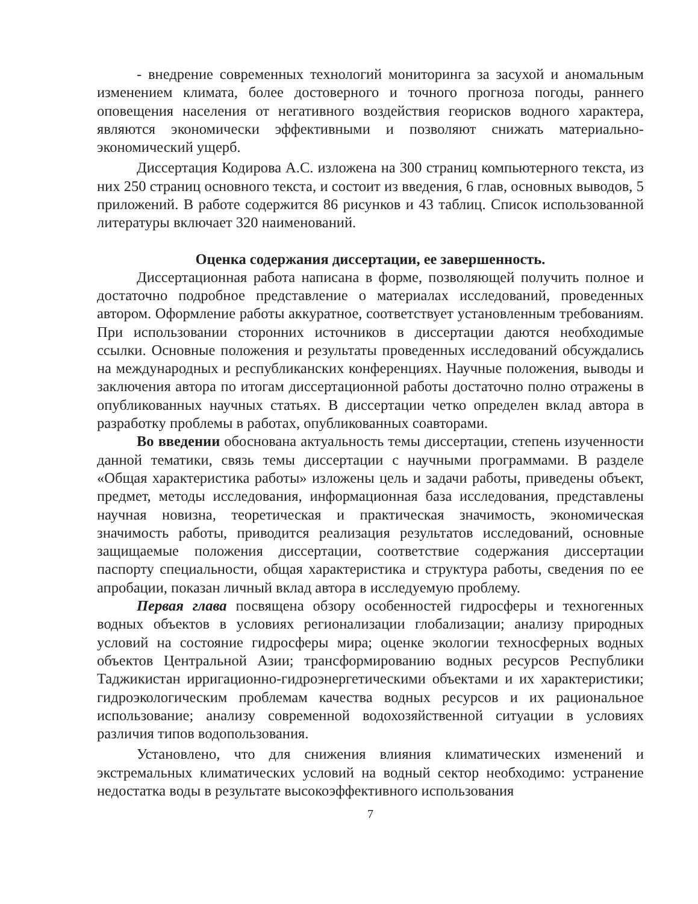- внедрение современных технологий мониторинга за засухой и аномальным изменением климата, более достоверного и точного прогноза погоды, раннего оповещения населения от негативного воздействия георисков водного характера, являются экономически эффективными и позволяют снижать материально-экономический ущерб.
Диссертация Кодирова А.С. изложена на 300 страниц компьютерного текста, из них 250 страниц основного текста, и состоит из введения, 6 глав, основных выводов, 5 приложений. В работе содержится 86 рисунков и 43 таблиц. Список использованной литературы включает 320 наименований.
Оценка содержания диссертации, ее завершенность.
Диссертационная работа написана в форме, позволяющей получить полное и достаточно подробное представление о материалах исследований, проведенных автором. Оформление работы аккуратное, соответствует установленным требованиям. При использовании сторонних источников в диссертации даются необходимые ссылки. Основные положения и результаты проведенных исследований обсуждались на международных и республиканских конференциях. Научные положения, выводы и заключения автора по итогам диссертационной работы достаточно полно отражены в опубликованных научных статьях. В диссертации четко определен вклад автора в разработку проблемы в работах, опубликованных соавторами.
Во введении обоснована актуальность темы диссертации, степень изученности данной тематики, связь темы диссертации с научными программами. В разделе «Общая характеристика работы» изложены цель и задачи работы, приведены объект, предмет, методы исследования, информационная база исследования, представлены научная новизна, теоретическая и практическая значимость, экономическая значимость работы, приводится реализация результатов исследований, основные защищаемые положения диссертации, соответствие содержания диссертации паспорту специальности, общая характеристика и структура работы, сведения по ее апробации, показан личный вклад автора в исследуемую проблему.
Первая глава посвящена обзору особенностей гидросферы и техногенных водных объектов в условиях регионализации глобализации; анализу природных условий на состояние гидросферы мира; оценке экологии техносферных водных объектов Центральной Азии; трансформированию водных ресурсов Республики Таджикистан ирригационно-гидроэнергетическими объектами и их характеристики; гидроэкологическим проблемам качества водных ресурсов и их рациональное использование; анализу современной водохозяйственной ситуации в условиях различия типов водопользования.
Установлено, что для снижения влияния климатических изменений и экстремальных климатических условий на водный сектор необходимо: устранение недостатка воды в результате высокоэффективного использования
7